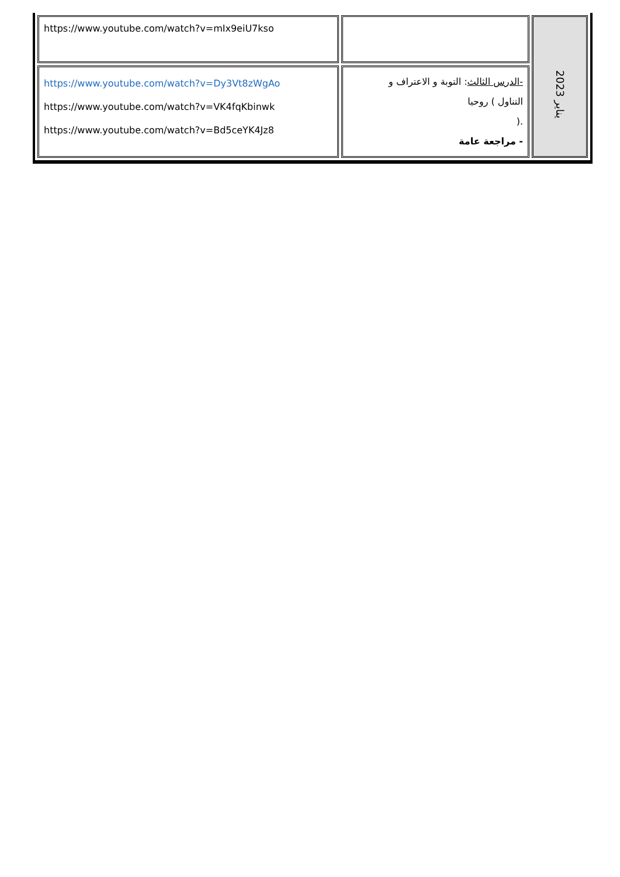| يناير 2023 | | https://www.youtube.com/watch?v=mIx9eiU7kso |
| | -الدرس الثالث : التوبة و الاعتراف و التناول ) روحيا .( - مراجعة عامة | https://www.youtube.com/watch?v=Dy3Vt8zWgAo https://www.youtube.com/watch?v=VK4fqKbinwk https://www.youtube.com/watch?v=Bd5ceYK4Jz8 |